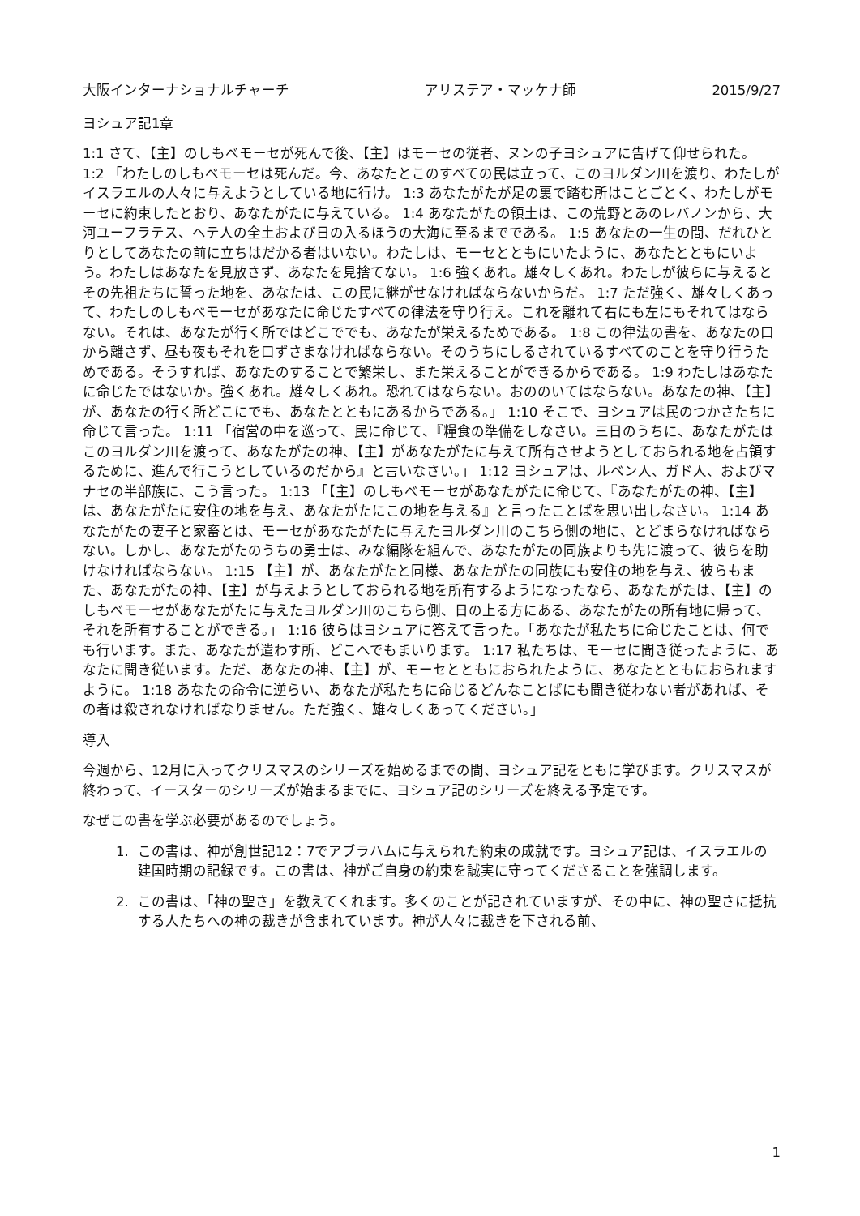大阪インターナショナルチャーチ アリステア・マッケナ師 2015/9/27
ヨシュア記1章
1:1 さて、【主】のしもべモーセが死んで後、【主】はモーセの従者、ヌンの子ヨシュアに告げて仰せられた。 1:2 「わたしのしもべモーセは死んだ。今、あなたとこのすべての民は立って、このヨルダン川を渡り、わたしがイスラエルの人々に与えようとしている地に行け。 1:3 あなたがたが足の裏で踏む所はことごとく、わたしがモーセに約束したとおり、あなたがたに与えている。 1:4 あなたがたの領土は、この荒野とあのレバノンから、大河ユーフラテス、ヘテ人の全土および日の入るほうの大海に至るまでである。 1:5 あなたの一生の間、だれひとりとしてあなたの前に立ちはだかる者はいない。わたしは、モーセとともにいたように、あなたとともにいよう。わたしはあなたを見放さず、あなたを見捨てない。 1:6 強くあれ。雄々しくあれ。わたしが彼らに与えるとその先祖たちに誓った地を、あなたは、この民に継がせなければならないからだ。 1:7 ただ強く、雄々しくあって、わたしのしもべモーセがあなたに命じたすべての律法を守り行え。これを離れて右にも左にもそれてはならない。それは、あなたが行く所ではどこででも、あなたが栄えるためである。 1:8 この律法の書を、あなたの口から離さず、昼も夜もそれを口ずさまなければならない。そのうちにしるされているすべてのことを守り行うためである。そうすれば、あなたのすることで繁栄し、また栄えることができるからである。 1:9 わたしはあなたに命じたではないか。強くあれ。雄々しくあれ。恐れてはならない。おののいてはならない。あなたの神、【主】が、あなたの行く所どこにでも、あなたとともにあるからである。」 1:10 そこで、ヨシュアは民のつかさたちに命じて言った。 1:11 「宿営の中を巡って、民に命じて、『糧食の準備をしなさい。三日のうちに、あなたがたはこのヨルダン川を渡って、あなたがたの神、【主】があなたがたに与えて所有させようとしておられる地を占領するために、進んで行こうとしているのだから』と言いなさい。」 1:12 ヨシュアは、ルベン人、ガド人、およびマナセの半部族に、こう言った。 1:13 「【主】のしもべモーセがあなたがたに命じて、『あなたがたの神、【主】は、あなたがたに安住の地を与え、あなたがたにこの地を与える』と言ったことばを思い出しなさい。 1:14 あなたがたの妻子と家畜とは、モーセがあなたがたに与えたヨルダン川のこちら側の地に、とどまらなければならない。しかし、あなたがたのうちの勇士は、みな編隊を組んで、あなたがたの同族よりも先に渡って、彼らを助けなければならない。 1:15 【主】が、あなたがたと同様、あなたがたの同族にも安住の地を与え、彼らもまた、あなたがたの神、【主】が与えようとしておられる地を所有するようになったなら、あなたがたは、【主】のしもべモーセがあなたがたに与えたヨルダン川のこちら側、日の上る方にある、あなたがたの所有地に帰って、それを所有することができる。」 1:16 彼らはヨシュアに答えて言った。「あなたが私たちに命じたことは、何でも行います。また、あなたが遣わす所、どこへでもまいります。 1:17 私たちは、モーセに聞き従ったように、あなたに聞き従います。ただ、あなたの神、【主】が、モーセとともにおられたように、あなたとともにおられますように。 1:18 あなたの命令に逆らい、あなたが私たちに命じるどんなことばにも聞き従わない者があれば、その者は殺されなければなりません。ただ強く、雄々しくあってください。」
導入
今週から、12月に入ってクリスマスのシリーズを始めるまでの間、ヨシュア記をともに学びます。クリスマスが終わって、イースターのシリーズが始まるまでに、ヨシュア記のシリーズを終える予定です。
なぜこの書を学ぶ必要があるのでしょう。
1. この書は、神が創世記12：7でアブラハムに与えられた約束の成就です。ヨシュア記は、イスラエルの建国時期の記録です。この書は、神がご自身の約束を誠実に守ってくださることを強調します。
2. この書は、「神の聖さ」を教えてくれます。多くのことが記されていますが、その中に、神の聖さに抵抗する人たちへの神の裁きが含まれています。神が人々に裁きを下される前、
1